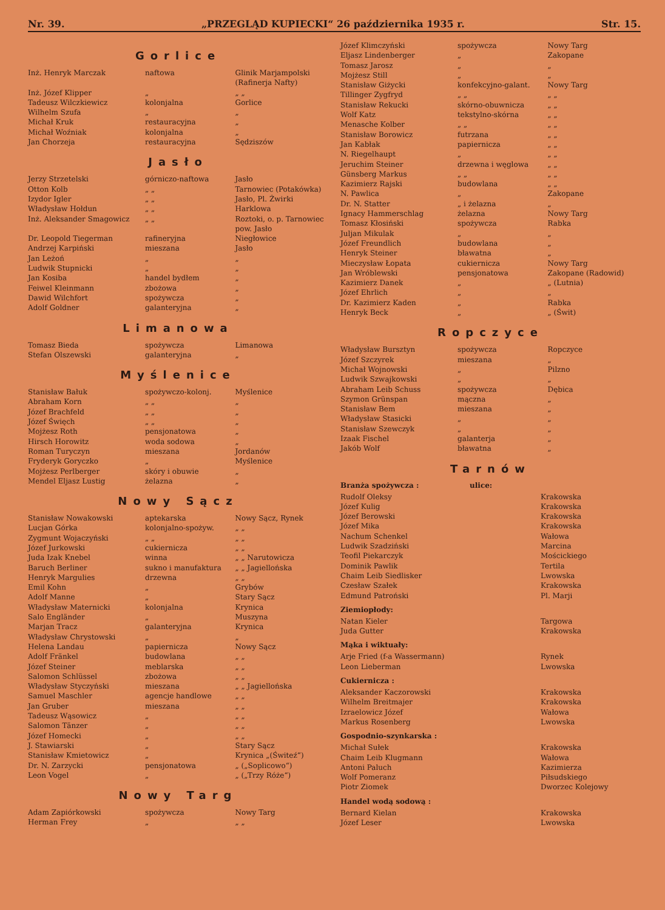Nr. 39. „PRZEGLĄD KUPIECKI“ 26 października 1935 r. Str. 15.
Gorlice
| Inż. Henryk Marczak | naftowa | Glinik Marjampolski (Rafinerja Nafty) |
| Inż. Józef Klipper | „ | „ „ |
| Tadeusz Wilczkiewicz | kolonjalna | Gorlice |
| Wilhelm Szufa | „ | „ |
| Michał Kruk | restauracyjna | „ |
| Michał Woźniak | kolonjalna | „ |
| Jan Chorzeja | restauracyjna | Sędziszów |
Jasło
| Jerzy Strzetelski | górniczo-naftowa | Jasło |
| Otton Kolb | „ „ | Tarnowiec (Potakówka) |
| Izydor Igler | „ „ | Jasło, Pl. Żwirki |
| Władysław Hołdun | „ „ | Harklowa |
| Inż. Aleksander Smagowicz | „ „ | Roztoki, o. p. Tarnowiec pow. Jasło |
| Dr. Leopold Tiegerman | rafineryjna | Niegłowice |
| Andrzej Karpiński | mieszana | Jasło |
| Jan Leżoń | „ | „ |
| Ludwik Stupnicki | „ | „ |
| Jan Kosiba | handel bydłem | „ |
| Feiwel Kleinmann | zbożowa | „ |
| Dawid Wilchfort | spożywcza | „ |
| Adolf Goldner | galanteryjna | „ |
Limanowa
| Tomasz Bieda | spożywcza | Limanowa |
| Stefan Olszewski | galanteryjna | „ |
Myślenice
| Stanisław Bałuk | spożywczo-kolonj. | Myślenice |
| Abraham Korn | „ „ | „ |
| Józef Brachfeld | „ „ | „ |
| Józef Święch | „ „ | „ |
| Mojżesz Roth | pensjonatowa | „ |
| Hirsch Horowitz | woda sodowa | „ |
| Roman Turyczyn | mieszana | Jordanów |
| Fryderyk Goryczko | „ | Myślenice |
| Mojżesz Perlberger | skóry i obuwie | „ |
| Mendel Eljasz Lustig | żelazna | „ |
Nowy Sącz
| Stanisław Nowakowski | aptekarska | Nowy Sącz, Rynek |
| Lucjan Górka | kolonjalno-spożyw. | „ „ |
| Zygmunt Wojaczyński | „ „ | „ „ |
| Józef Jurkowski | cukiernicza | „ „ |
| Juda Izak Knebel | winna | „ „ Narutowicza |
| Baruch Berliner | sukno i manufaktura | „ „ Jagiellońska |
| Henryk Margulies | drzewna | „ „ |
| Emil Kohn | „ | Grybów |
| Adolf Manne | „ | Stary Sącz |
| Władysław Maternicki | kolonjalna | Krynica |
| Salo Engländer | „ | Muszyna |
| Marjan Tracz | galanteryjna | Krynica |
| Władysław Chrystowski | „ | „ |
| Helena Landau | papiernicza | Nowy Sącz |
| Adolf Fränkel | budowlana | „ „ |
| Józef Steiner | meblarska | „ „ |
| Salomon Schlüssel | zbożowa | „ „ |
| Władysław Styczyński | mieszana | „ „ Jagiellońska |
| Samuel Maschler | agencje handlowe | „ „ |
| Jan Gruber | mieszana | „ „ |
| Tadeusz Wąsowicz | „ | „ „ |
| Salomon Tänzer | „ | „ „ |
| Józef Homecki | „ | „ „ |
| J. Stawiarski | „ | Stary Sącz |
| Stanisław Kmietowicz | „ | Krynica „(Świteź“) |
| Dr. N. Zarzycki | pensjonatowa | „ („Soplicowo“) |
| Leon Vogel | „ | „ („Trzy Róże“) |
Nowy Targ
| Adam Zapiórkowski | spożywcza | Nowy Targ |
| Herman Frey | „ | „ „ |
| Józef Klimczyński | spożywcza | Nowy Targ |
| Eljasz Lindenberger | „ | Zakopane |
| Tomasz Jarosz | „ | „ |
| Mojżesz Still | „ | „ |
| Stanisław Giżycki | konfekcyjno-galant. | Nowy Targ |
| Tillinger Zygfryd | „ „ | „ „ |
| Stanisław Rekucki | skórno-obuwnicza | „ „ |
| Wolf Katz | tekstylno-skórna | „ „ |
| Menasche Kolber | „ „ | „ „ |
| Stanisław Borowicz | futrzana | „ „ |
| Jan Kabłak | papiernicza | „ „ |
| N. Riegelhaupt | „ | „ „ |
| Jeruchim Steiner | drzewna i węglowa | „ „ |
| Günsberg Markus | „ „ | „ „ |
| Kazimierz Rajski | budowlana | „ „ |
| N. Pawlica | „ | Zakopane |
| Dr. N. Statter | „ i żelazna | „ |
| Ignacy Hammerschlag | żelazna | Nowy Targ |
| Tomasz Kłosiński | spożywcza | Rabka |
| Juljan Mikulak | „ | „ |
| Józef Freundlich | budowlana | „ |
| Henryk Steiner | bławatna | „ |
| Mieczysław Łopata | cukiernicza | Nowy Targ |
| Jan Wróblewski | pensjonatowa | Zakopane (Radowid) |
| Kazimierz Danek | „ | „ (Lutnia) |
| Józef Ehrlich | „ | „ |
| Dr. Kazimierz Kaden | „ | Rabka |
| Henryk Beck | „ | „ (Świt) |
Ropczyce
| Władysław Bursztyn | spożywcza | Ropczyce |
| Józef Szczyrek | mieszana | „ |
| Michał Wojnowski | „ | Pilzno |
| Ludwik Szwajkowski | „ | „ |
| Abraham Leib Schuss | spożywcza | Dębica |
| Szymon Grünspan | mączna | „ |
| Stanisław Bem | mieszana | „ |
| Władysław Stasicki | „ | „ |
| Stanisław Szewczyk | „ | „ |
| Izaak Fischel | galanterja | „ |
| Jakób Wolf | bławatna | „ |
Tarnów
Branża spożywcza : ulice:
| Rudolf Oleksy | Krakowska |
| Józef Kulig | Krakowska |
| Józef Berowski | Krakowska |
| Józef Mika | Krakowska |
| Nachum Schenkel | Wałowa |
| Ludwik Szadziński | Marcina |
| Teofil Piekarczyk | Mościckiego |
| Dominik Pawlik | Tertila |
| Chaim Leib Siedlisker | Lwowska |
| Czesław Szałek | Krakowska |
| Edmund Patroński | Pl. Marji |
Ziemiopłody:
| Natan Kieler | Targowa |
| Juda Gutter | Krakowska |
Mąka i wiktuały:
| Arje Fried (f-a Wassermann) | Rynek |
| Leon Lieberman | Lwowska |
Cukiernicza :
| Aleksander Kaczorowski | Krakowska |
| Wilhelm Breitmajer | Krakowska |
| Izraelowicz Józef | Wałowa |
| Markus Rosenberg | Lwowska |
Gospodnio-szynkarska :
| Michał Sułek | Krakowska |
| Chaim Leib Klugmann | Wałowa |
| Antoni Paluch | Kazimierza |
| Wolf Pomeranz | Piłsudskiego |
| Piotr Ziomek | Dworzec Kolejowy |
Handel wodą sodową :
| Bernard Kielan | Krakowska |
| Józef Leser | Lwowska |